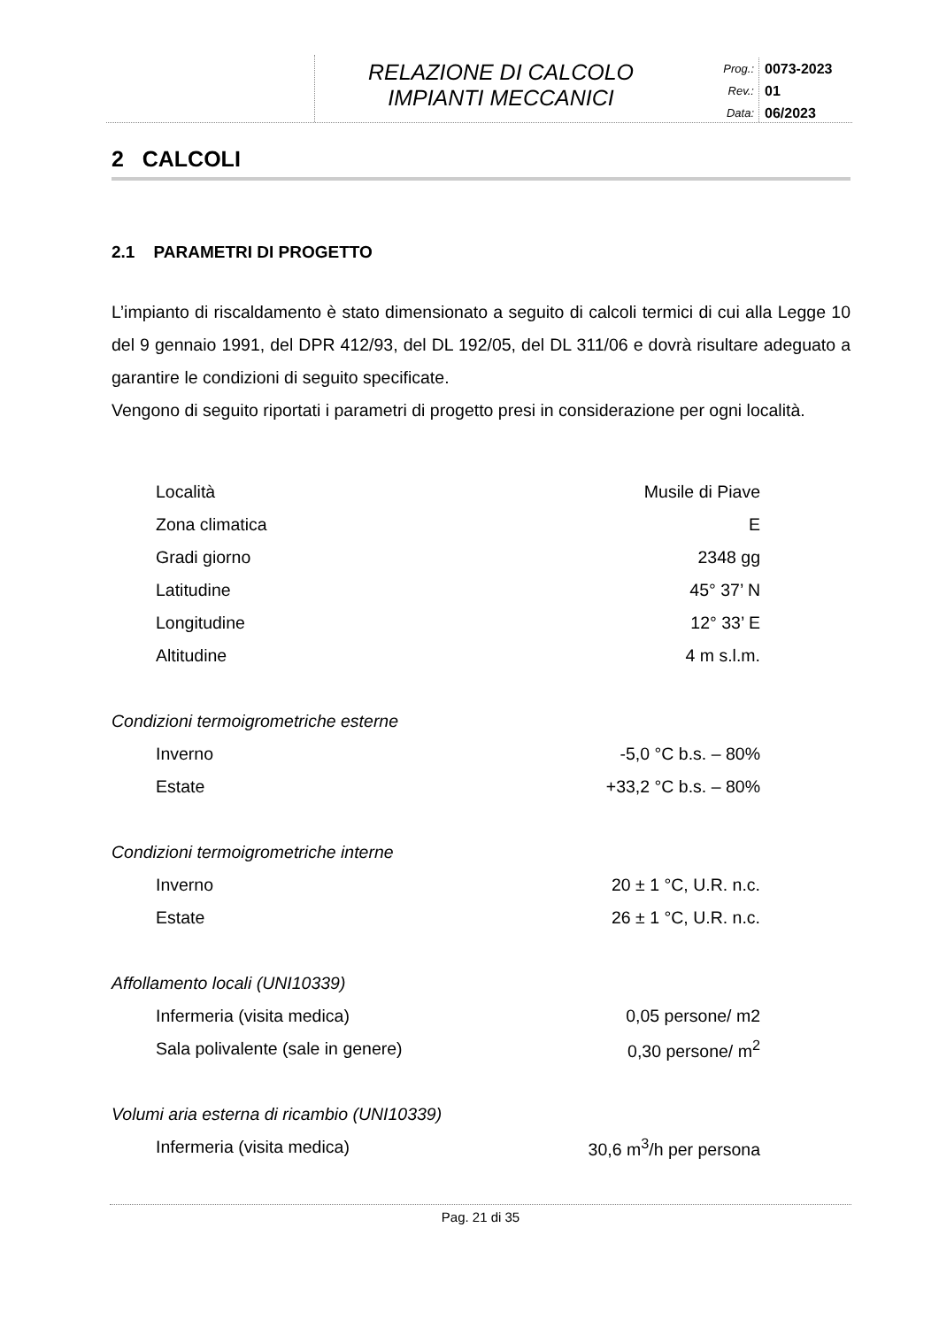RELAZIONE DI CALCOLO
IMPIANTI MECCANICI
Prog.:
Rev.:
Data:
0073-2023
01
06/2023
2 CALCOLI
2.1 PARAMETRI DI PROGETTO
L’impianto di riscaldamento è stato dimensionato a seguito di calcoli termici di cui alla Legge 10 del 9 gennaio 1991, del DPR 412/93, del DL 192/05, del DL 311/06 e dovrà risultare adeguato a garantire le condizioni di seguito specificate.
Vengono di seguito riportati i parametri di progetto presi in considerazione per ogni località.
| Località | Musile di Piave |
| Zona climatica | E |
| Gradi giorno | 2348 gg |
| Latitudine | 45° 37’ N |
| Longitudine | 12° 33’ E |
| Altitudine | 4 m s.l.m. |
Condizioni termoigrometriche esterne
| Inverno | -5,0 °C b.s. – 80% |
| Estate | +33,2 °C b.s. – 80% |
Condizioni termoigrometriche interne
| Inverno | 20 ± 1 °C, U.R. n.c. |
| Estate | 26 ± 1 °C, U.R. n.c. |
Affollamento locali (UNI10339)
| Infermeria (visita medica) | 0,05 persone/ m2 |
| Sala polivalente (sale in genere) | 0,30 persone/ m<sup>2</sup> |
Volumi aria esterna di ricambio (UNI10339)
| Infermeria (visita medica) | 30,6 m<sup>3</sup>/h per persona |
Pag. 21 di 35